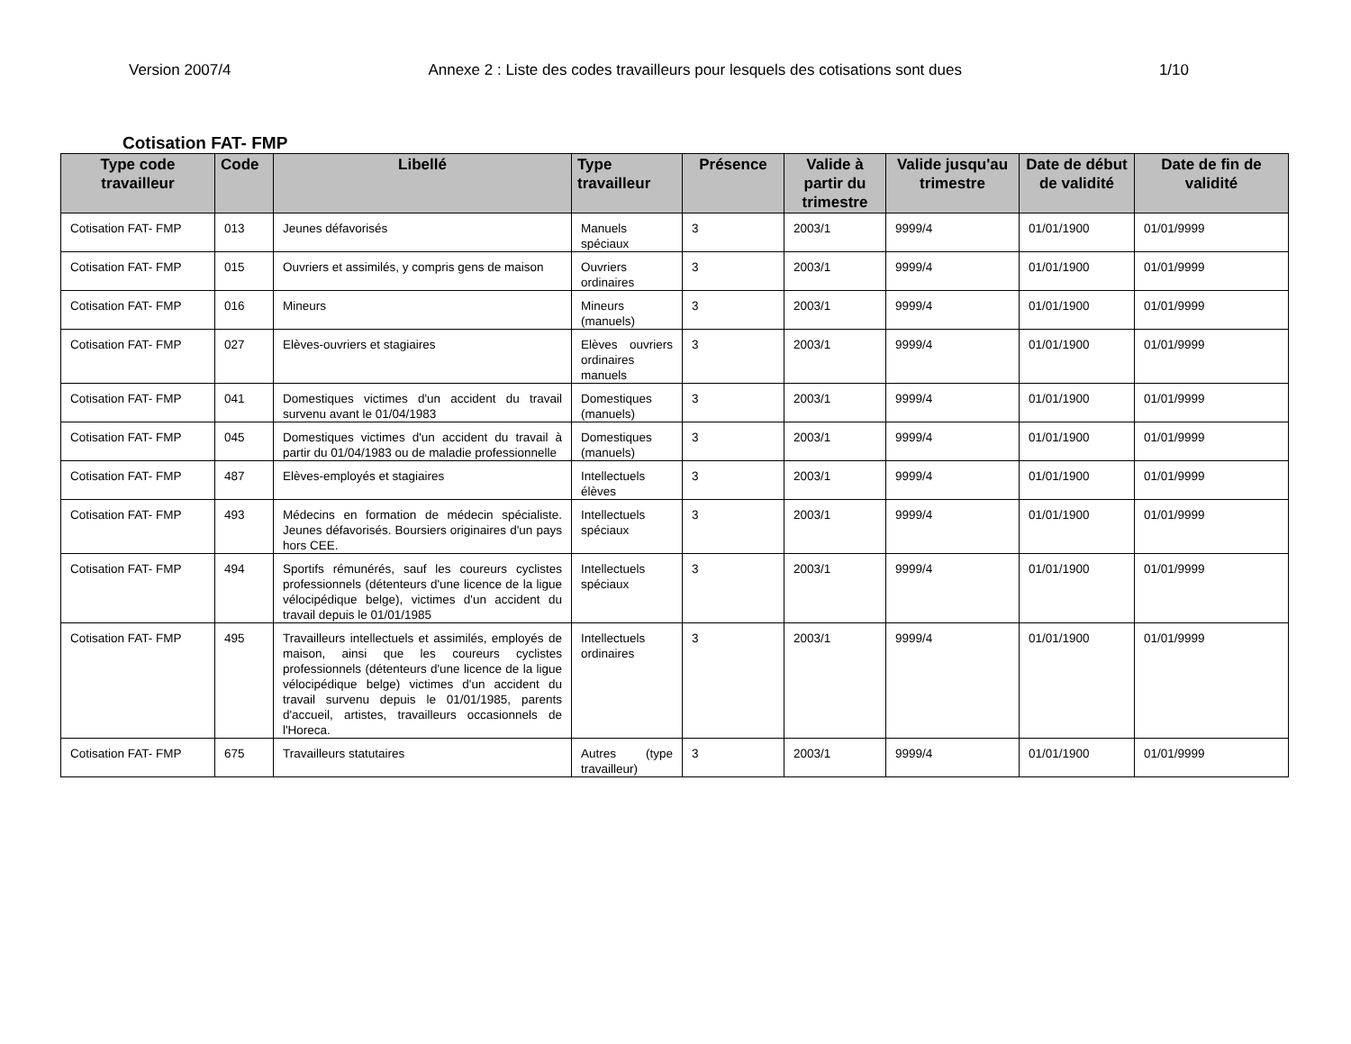Version 2007/4 Annexe 2 : Liste des codes travailleurs pour lesquels des cotisations sont dues 1/10
Cotisation FAT- FMP
| Type code travailleur | Code | Libellé | Type travailleur | Présence | Valide à partir du trimestre | Valide jusqu'au trimestre | Date de début de validité | Date de fin de validité |
| --- | --- | --- | --- | --- | --- | --- | --- | --- |
| Cotisation FAT- FMP | 013 | Jeunes défavorisés | Manuels spéciaux | 3 | 2003/1 | 9999/4 | 01/01/1900 | 01/01/9999 |
| Cotisation FAT- FMP | 015 | Ouvriers et assimilés, y compris gens de maison | Ouvriers ordinaires | 3 | 2003/1 | 9999/4 | 01/01/1900 | 01/01/9999 |
| Cotisation FAT- FMP | 016 | Mineurs | Mineurs (manuels) | 3 | 2003/1 | 9999/4 | 01/01/1900 | 01/01/9999 |
| Cotisation FAT- FMP | 027 | Elèves-ouvriers et stagiaires | Elèves ouvriers ordinaires manuels | 3 | 2003/1 | 9999/4 | 01/01/1900 | 01/01/9999 |
| Cotisation FAT- FMP | 041 | Domestiques victimes d'un accident du travail survenu avant le 01/04/1983 | Domestiques (manuels) | 3 | 2003/1 | 9999/4 | 01/01/1900 | 01/01/9999 |
| Cotisation FAT- FMP | 045 | Domestiques victimes d'un accident du travail à partir du 01/04/1983 ou de maladie professionnelle | Domestiques (manuels) | 3 | 2003/1 | 9999/4 | 01/01/1900 | 01/01/9999 |
| Cotisation FAT- FMP | 487 | Elèves-employés et stagiaires | Intellectuels élèves | 3 | 2003/1 | 9999/4 | 01/01/1900 | 01/01/9999 |
| Cotisation FAT- FMP | 493 | Médecins en formation de médecin spécialiste. Jeunes défavorisés. Boursiers originaires d'un pays hors CEE. | Intellectuels spéciaux | 3 | 2003/1 | 9999/4 | 01/01/1900 | 01/01/9999 |
| Cotisation FAT- FMP | 494 | Sportifs rémunérés, sauf les coureurs cyclistes professionnels (détenteurs d'une licence de la ligue vélocipédique belge), victimes d'un accident du travail depuis le 01/01/1985 | Intellectuels spéciaux | 3 | 2003/1 | 9999/4 | 01/01/1900 | 01/01/9999 |
| Cotisation FAT- FMP | 495 | Travailleurs intellectuels et assimilés, employés de maison, ainsi que les coureurs cyclistes professionnels (détenteurs d'une licence de la ligue vélocipédique belge) victimes d'un accident du travail survenu depuis le 01/01/1985, parents d'accueil, artistes, travailleurs occasionnels de l'Horeca. | Intellectuels ordinaires | 3 | 2003/1 | 9999/4 | 01/01/1900 | 01/01/9999 |
| Cotisation FAT- FMP | 675 | Travailleurs statutaires | Autres (type travailleur) | 3 | 2003/1 | 9999/4 | 01/01/1900 | 01/01/9999 |